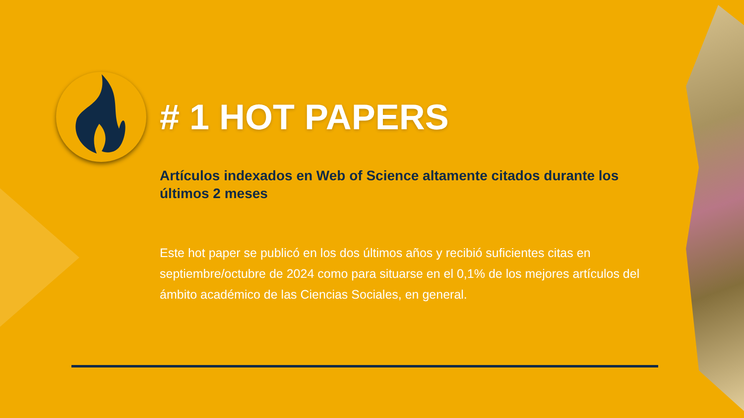# 1 HOT PAPERS
Artículos indexados en Web of Science altamente citados durante los últimos 2 meses
Este hot paper se publicó en los dos últimos años y recibió suficientes citas en septiembre/octubre de 2024 como para situarse en el 0,1% de los mejores artículos del ámbito académico de las Ciencias Sociales, en general.